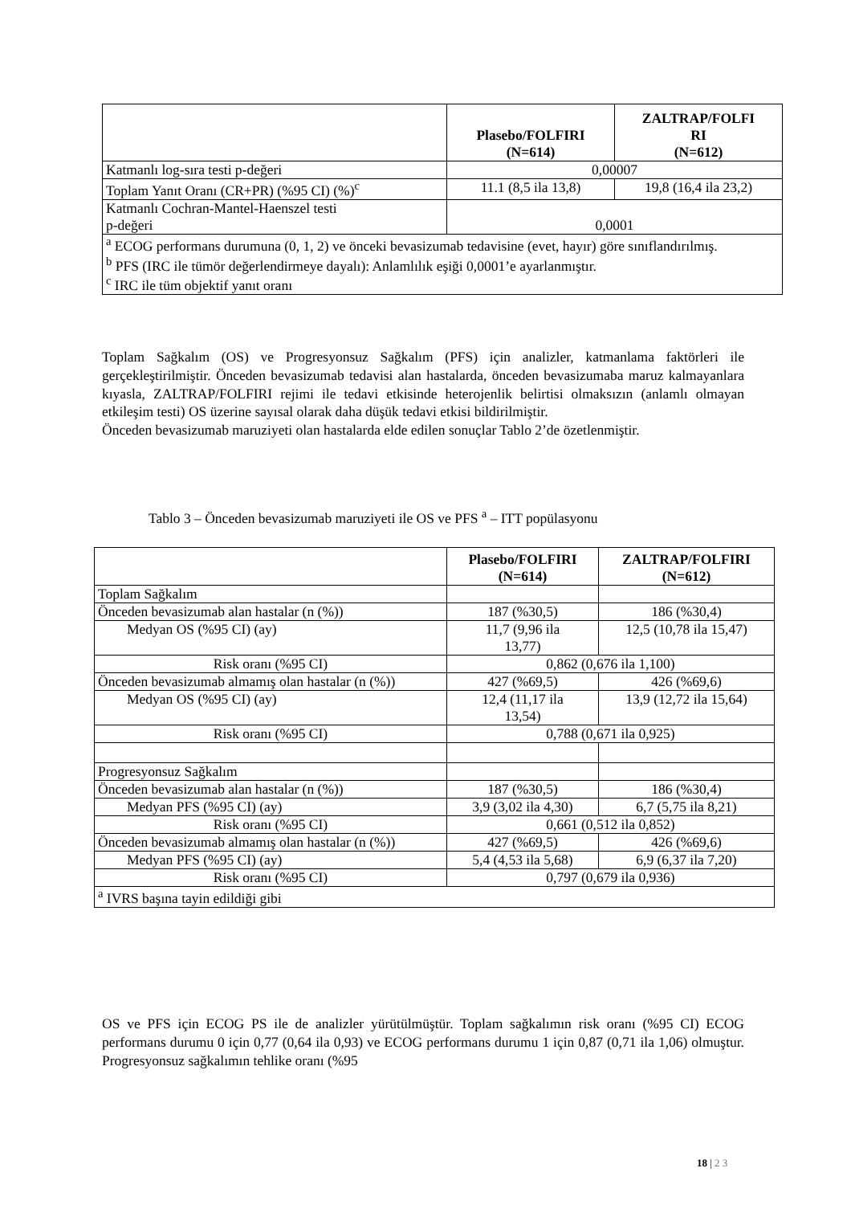| | Plasebo/FOLFIRI (N=614) | ZALTRAP/FOLFI RI (N=612) |
| --- | --- | --- |
| Katmanlı log-sıra testi p-değeri | 0,00007 | |
| Toplam Yanıt Oranı (CR+PR) (%95 CI) (%)<sup>c</sup> | 11.1 (8,5 ila 13,8) | 19,8 (16,4 ila 23,2) |
| Katmanlı Cochran-Mantel-Haenszel testi p-değeri | 0,0001 | |
| <sup>a</sup> ECOG performans durumuna (0, 1, 2) ve önceki bevasizumab tedavisine (evet, hayır) göre sınıflandırılmış. <sup>b</sup> PFS (IRC ile tümör değerlendirmeye dayalı): Anlamlılık eşiği 0,0001’e ayarlanmıştır. <sup>c</sup> IRC ile tüm objektif yanıt oranı | | |
Toplam Sağkalım (OS) ve Progresyonsuz Sağkalım (PFS) için analizler, katmanlama faktörleri ile gerçekleştirilmiştir. Önceden bevasizumab tedavisi alan hastalarda, önceden bevasizumaba maruz kalmayanlara kıyasla, ZALTRAP/FOLFIRI rejimi ile tedavi etkisinde heterojenlik belirtisi olmaksızın (anlamlı olmayan etkileşim testi) OS üzerine sayısal olarak daha düşük tedavi etkisi bildirilmiştir.
Önceden bevasizumab maruziyeti olan hastalarda elde edilen sonuçlar Tablo 2’de özetlenmiştir.
Tablo 3 – Önceden bevasizumab maruziyeti ile OS ve PFS <sup>a</sup> – ITT popülasyonu
| | Plasebo/FOLFIRI (N=614) | ZALTRAP/FOLFIRI (N=612) |
| --- | --- | --- |
| Toplam Sağkalım | | |
| Önceden bevasizumab alan hastalar (n (%)) | 187 (%30,5) | 186 (%30,4) |
| Medyan OS (%95 CI) (ay) | 11,7 (9,96 ila 13,77) | 12,5 (10,78 ila 15,47) |
| Risk oranı (%95 CI) | 0,862 (0,676 ila 1,100) | |
| Önceden bevasizumab almamış olan hastalar (n (%)) | 427 (%69,5) | 426 (%69,6) |
| Medyan OS (%95 CI) (ay) | 12,4 (11,17 ila 13,54) | 13,9 (12,72 ila 15,64) |
| Risk oranı (%95 CI) | 0,788 (0,671 ila 0,925) | |
| Progresyonsuz Sağkalım | | |
| Önceden bevasizumab alan hastalar (n (%)) | 187 (%30,5) | 186 (%30,4) |
| Medyan PFS (%95 CI) (ay) | 3,9 (3,02 ila 4,30) | 6,7 (5,75 ila 8,21) |
| Risk oranı (%95 CI) | 0,661 (0,512 ila 0,852) | |
| Önceden bevasizumab almamış olan hastalar (n (%)) | 427 (%69,5) | 426 (%69,6) |
| Medyan PFS (%95 CI) (ay) | 5,4 (4,53 ila 5,68) | 6,9 (6,37 ila 7,20) |
| Risk oranı (%95 CI) | 0,797 (0,679 ila 0,936) | |
| <sup>a</sup> IVRS başına tayin edildiği gibi | | |
OS ve PFS için ECOG PS ile de analizler yürütülmüştür. Toplam sağkalımın risk oranı (%95 CI) ECOG performans durumu 0 için 0,77 (0,64 ila 0,93) ve ECOG performans durumu 1 için 0,87 (0,71 ila 1,06) olmuştur. Progresyonsuz sağkalımın tehlike oranı (%95
18 | 2 3